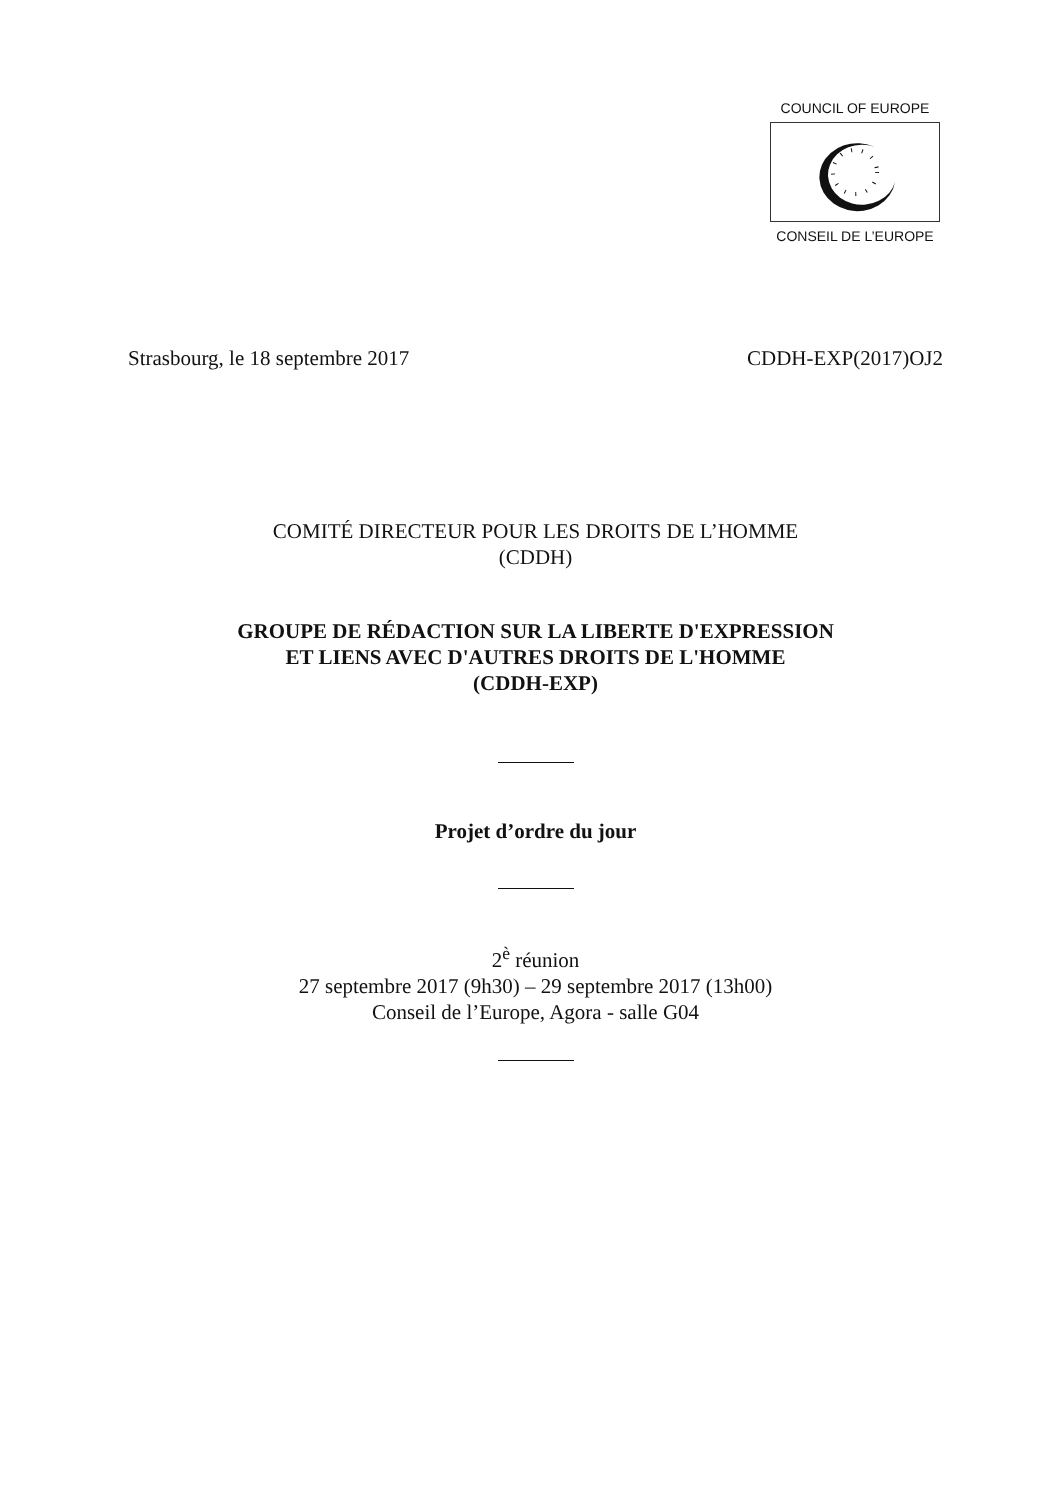COUNCIL OF EUROPE
CONSEIL DE L’EUROPE
Strasbourg, le 18 septembre 2017 CDDH-EXP(2017)OJ2
COMITÉ DIRECTEUR POUR LES DROITS DE L’HOMME
(CDDH)
GROUPE DE RÉDACTION SUR LA LIBERTE D'EXPRESSION
ET LIENS AVEC D'AUTRES DROITS DE L'HOMME
(CDDH-EXP)
Projet d’ordre du jour
2<sup>è</sup> réunion
27 septembre 2017 (9h30) – 29 septembre 2017 (13h00)
Conseil de l’Europe, Agora - salle G04